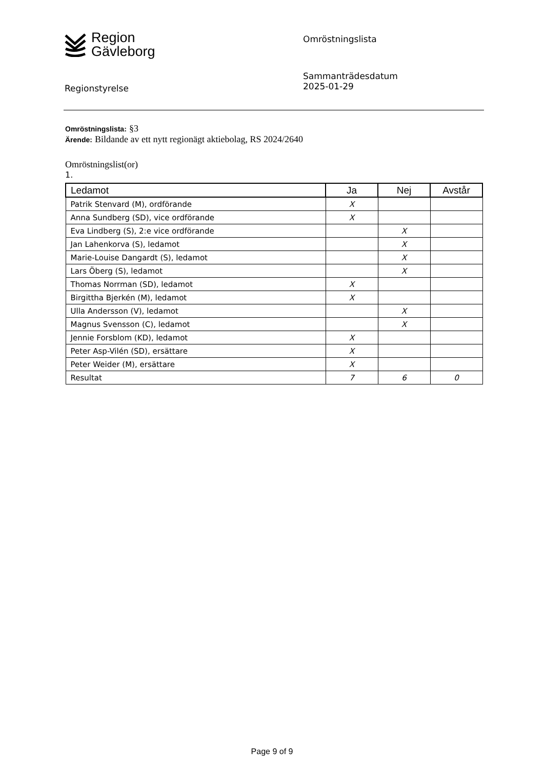Region
Gävleborg
Omröstningslista
Regionstyrelse
Sammanträdesdatum
2025-01-29
Omröstningslista: §3
Ärende: Bildande av ett nytt regionägt aktiebolag, RS 2024/2640
Omröstningslist(or)
1.
| Ledamot | Ja | Nej | Avstår |
| --- | --- | --- | --- |
| Patrik Stenvard (M), ordförande | X | | |
| Anna Sundberg (SD), vice ordförande | X | | |
| Eva Lindberg (S), 2:e vice ordförande | | X | |
| Jan Lahenkorva (S), ledamot | | X | |
| Marie-Louise Dangardt (S), ledamot | | X | |
| Lars Öberg (S), ledamot | | X | |
| Thomas Norrman (SD), ledamot | X | | |
| Birgittha Bjerkén (M), ledamot | X | | |
| Ulla Andersson (V), ledamot | | X | |
| Magnus Svensson (C), ledamot | | X | |
| Jennie Forsblom (KD), ledamot | X | | |
| Peter Asp-Vilén (SD), ersättare | X | | |
| Peter Weider (M), ersättare | X | | |
| Resultat | 7 | 6 | 0 |
Page 9 of 9